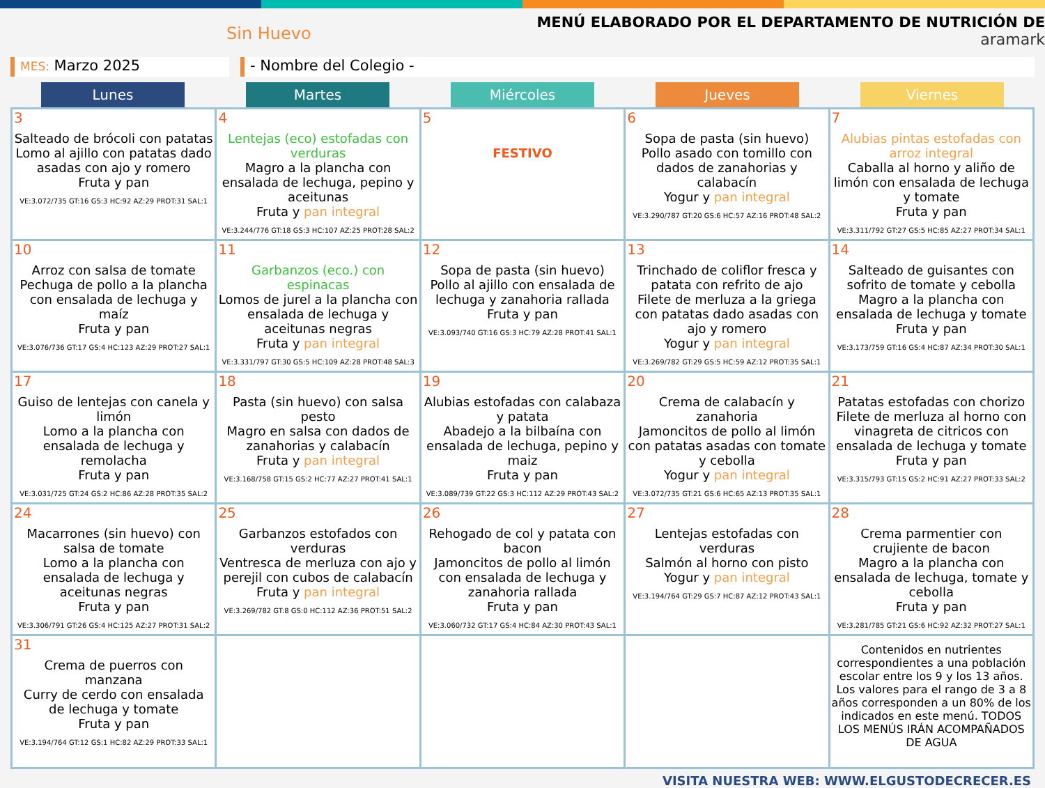Sin Huevo
MENÚ ELABORADO POR EL DEPARTAMENTO DE NUTRICIÓN DE
aramark
MES: Marzo 2025 - Nombre del Colegio -
Lunes Martes Miércoles Jueves Viernes
| 3 Salteado de brócoli con patatas Lomo al ajillo con patatas dado asadas con ajo y romero Fruta y pan VE:3.072/735 GT:16 GS:3 HC:92 AZ:29 PROT:31 SAL:1 | 4 Lentejas (eco) estofadas con verduras Magro a la plancha con ensalada de lechuga, pepino y aceitunas Fruta y pan integral VE:3.244/776 GT:18 GS:3 HC:107 AZ:25 PROT:28 SAL:2 | 5 FESTIVO | 6 Sopa de pasta (sin huevo) Pollo asado con tomillo con dados de zanahorias y calabacín Yogur y pan integral VE:3.290/787 GT:20 GS:6 HC:57 AZ:16 PROT:48 SAL:2 | 7 Alubias pintas estofadas con arroz integral Caballa al horno y aliño de limón con ensalada de lechuga y tomate Fruta y pan VE:3.311/792 GT:27 GS:5 HC:85 AZ:27 PROT:34 SAL:1 |
| 10 Arroz con salsa de tomate Pechuga de pollo a la plancha con ensalada de lechuga y maíz Fruta y pan VE:3.076/736 GT:17 GS:4 HC:123 AZ:29 PROT:27 SAL:1 | 11 Garbanzos (eco.) con espinacas Lomos de jurel a la plancha con ensalada de lechuga y aceitunas negras Fruta y pan integral VE:3.331/797 GT:30 GS:5 HC:109 AZ:28 PROT:48 SAL:3 | 12 Sopa de pasta (sin huevo) Pollo al ajillo con ensalada de lechuga y zanahoria rallada Fruta y pan VE:3.093/740 GT:16 GS:3 HC:79 AZ:28 PROT:41 SAL:1 | 13 Trinchado de coliflor fresca y patata con refrito de ajo Filete de merluza a la griega con patatas dado asadas con ajo y romero Yogur y pan integral VE:3.269/782 GT:29 GS:5 HC:59 AZ:12 PROT:35 SAL:1 | 14 Salteado de guisantes con sofrito de tomate y cebolla Magro a la plancha con ensalada de lechuga y tomate Fruta y pan VE:3.173/759 GT:16 GS:4 HC:87 AZ:34 PROT:30 SAL:1 |
| 17 Guiso de lentejas con canela y limón Lomo a la plancha con ensalada de lechuga y remolacha Fruta y pan VE:3.031/725 GT:24 GS:2 HC:86 AZ:28 PROT:35 SAL:2 | 18 Pasta (sin huevo) con salsa pesto Magro en salsa con dados de zanahorias y calabacín Fruta y pan integral VE:3.168/758 GT:15 GS:2 HC:77 AZ:27 PROT:41 SAL:1 | 19 Alubias estofadas con calabaza y patata Abadejo a la bilbaína con ensalada de lechuga, pepino y maiz Fruta y pan VE:3.089/739 GT:22 GS:3 HC:112 AZ:29 PROT:43 SAL:2 | 20 Crema de calabacín y zanahoria Jamoncitos de pollo al limón con patatas asadas con tomate y cebolla Yogur y pan integral VE:3.072/735 GT:21 GS:6 HC:65 AZ:13 PROT:35 SAL:1 | 21 Patatas estofadas con chorizo Filete de merluza al horno con vinagreta de citricos con ensalada de lechuga y tomate Fruta y pan VE:3.315/793 GT:15 GS:2 HC:91 AZ:27 PROT:33 SAL:2 |
| 24 Macarrones (sin huevo) con salsa de tomate Lomo a la plancha con ensalada de lechuga y aceitunas negras Fruta y pan VE:3.306/791 GT:26 GS:4 HC:125 AZ:27 PROT:31 SAL:2 | 25 Garbanzos estofados con verduras Ventresca de merluza con ajo y perejil con cubos de calabacín Fruta y pan integral VE:3.269/782 GT:8 GS:0 HC:112 AZ:36 PROT:51 SAL:2 | 26 Rehogado de col y patata con bacon Jamoncitos de pollo al limón con ensalada de lechuga y zanahoria rallada Fruta y pan VE:3.060/732 GT:17 GS:4 HC:84 AZ:30 PROT:43 SAL:1 | 27 Lentejas estofadas con verduras Salmón al horno con pisto Yogur y pan integral VE:3.194/764 GT:29 GS:7 HC:87 AZ:12 PROT:43 SAL:1 | 28 Crema parmentier con crujiente de bacon Magro a la plancha con ensalada de lechuga, tomate y cebolla Fruta y pan VE:3.281/785 GT:21 GS:6 HC:92 AZ:32 PROT:27 SAL:1 |
| 31 Crema de puerros con manzana Curry de cerdo con ensalada de lechuga y tomate Fruta y pan VE:3.194/764 GT:12 GS:1 HC:82 AZ:29 PROT:33 SAL:1 | | | | Contenidos en nutrientes correspondientes a una población escolar entre los 9 y los 13 años. Los valores para el rango de 3 a 8 años corresponden a un 80% de los indicados en este menú. TODOS LOS MENÚS IRÁN ACOMPAÑADOS DE AGUA |
VISITA NUESTRA WEB: WWW.ELGUSTODECRECER.ES